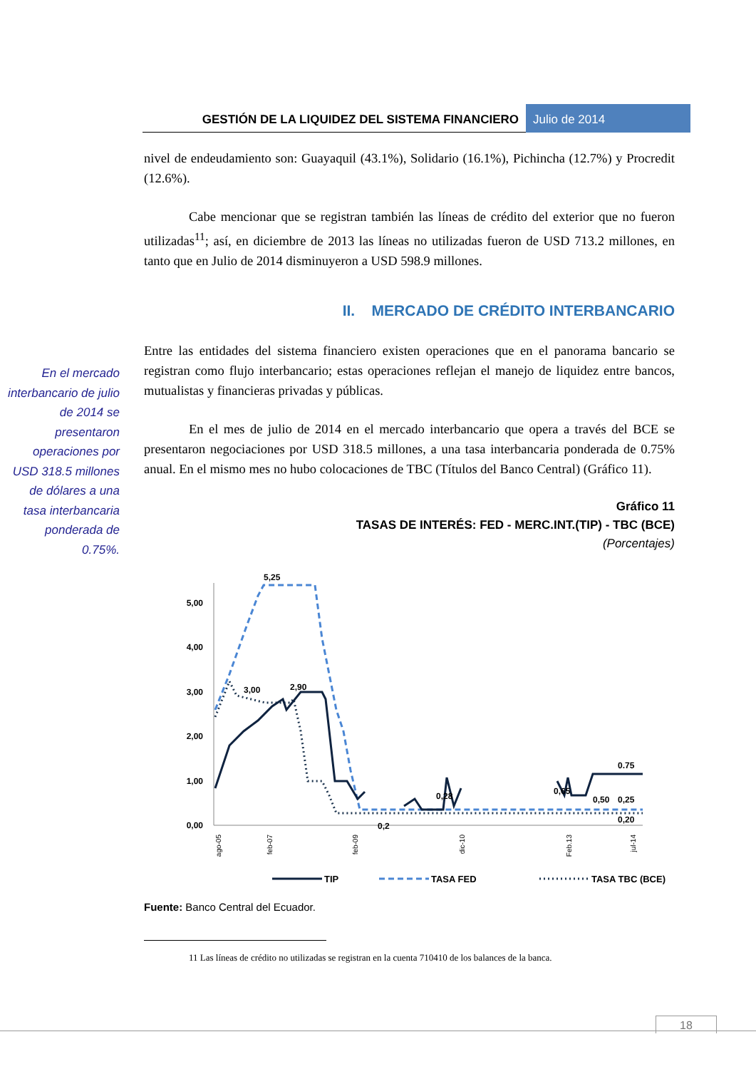GESTIÓN DE LA LIQUIDEZ DEL SISTEMA FINANCIERO
Julio de 2014
En el mercado interbancario de julio de 2014 se presentaron operaciones por USD 318.5 millones de dólares a una tasa interbancaria ponderada de 0.75%.
nivel de endeudamiento son: Guayaquil (43.1%), Solidario (16.1%), Pichincha (12.7%) y Procredit (12.6%).
Cabe mencionar que se registran también las líneas de crédito del exterior que no fueron utilizadas<sup>11</sup>; así, en diciembre de 2013 las líneas no utilizadas fueron de USD 713.2 millones, en tanto que en Julio de 2014 disminuyeron a USD 598.9 millones.
II. MERCADO DE CRÉDITO INTERBANCARIO
Entre las entidades del sistema financiero existen operaciones que en el panorama bancario se registran como flujo interbancario; estas operaciones reflejan el manejo de liquidez entre bancos, mutualistas y financieras privadas y públicas.
En el mes de julio de 2014 en el mercado interbancario que opera a través del BCE se presentaron negociaciones por USD 318.5 millones, a una tasa interbancaria ponderada de 0.75% anual. En el mismo mes no hubo colocaciones de TBC (Títulos del Banco Central) (Gráfico 11).
Gráfico 11
TASAS DE INTERÉS: FED - MERC.INT.(TIP) - TBC (BCE)
(Porcentajes)
5,00
4,00
3,00
2,00
1,00
0,00
5,25
3,00
2,90
0,2
0,28
0,65
0,50
0.75
0,25
0,20
ago-05
feb-07
feb-09
dic-10
Feb.13
jul-14
TIP
TASA FED
TASA TBC (BCE)
Fuente: Banco Central del Ecuador.
11 Las líneas de crédito no utilizadas se registran en la cuenta 710410 de los balances de la banca.
18